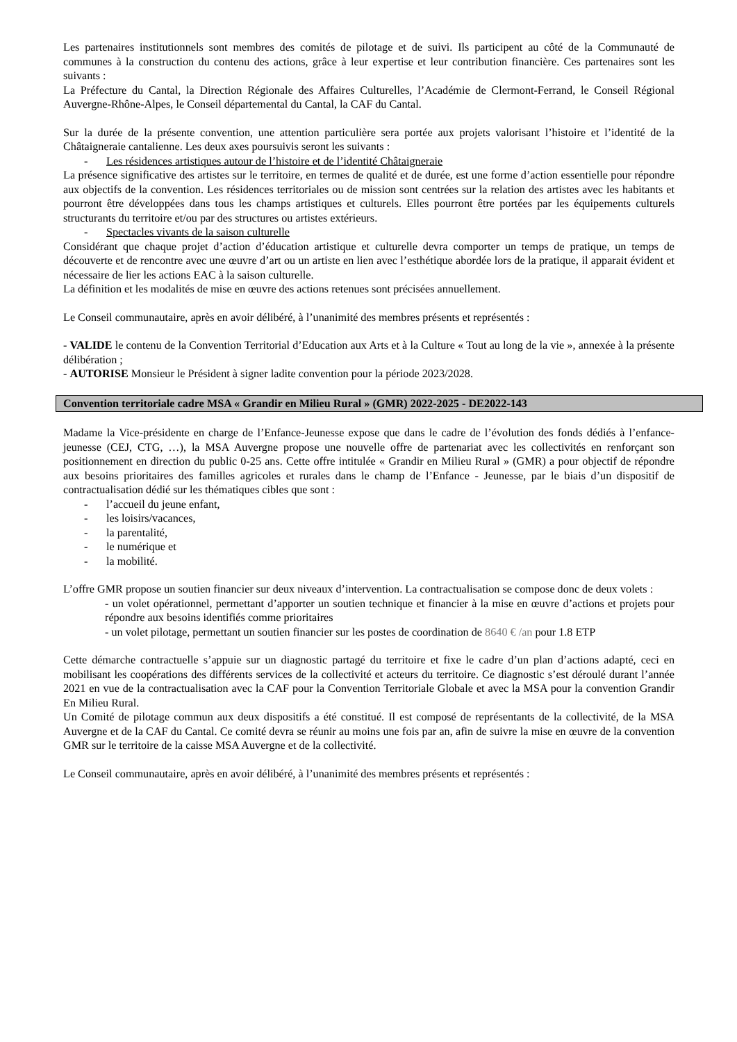Les partenaires institutionnels sont membres des comités de pilotage et de suivi. Ils participent au côté de la Communauté de communes à la construction du contenu des actions, grâce à leur expertise et leur contribution financière. Ces partenaires sont les suivants :
La Préfecture du Cantal, la Direction Régionale des Affaires Culturelles, l’Académie de Clermont-Ferrand, le Conseil Régional Auvergne-Rhône-Alpes, le Conseil départemental du Cantal, la CAF du Cantal.
Sur la durée de la présente convention, une attention particulière sera portée aux projets valorisant l’histoire et l’identité de la Châtaigneraie cantalienne. Les deux axes poursuivis seront les suivants :
- Les résidences artistiques autour de l’histoire et de l’identité Châtaigneraie
La présence significative des artistes sur le territoire, en termes de qualité et de durée, est une forme d’action essentielle pour répondre aux objectifs de la convention. Les résidences territoriales ou de mission sont centrées sur la relation des artistes avec les habitants et pourront être développées dans tous les champs artistiques et culturels. Elles pourront être portées par les équipements culturels structurants du territoire et/ou par des structures ou artistes extérieurs.
- Spectacles vivants de la saison culturelle
Considérant que chaque projet d’action d’éducation artistique et culturelle devra comporter un temps de pratique, un temps de découverte et de rencontre avec une œuvre d’art ou un artiste en lien avec l’esthétique abordée lors de la pratique, il apparait évident et nécessaire de lier les actions EAC à la saison culturelle.
La définition et les modalités de mise en œuvre des actions retenues sont précisées annuellement.
Le Conseil communautaire, après en avoir délibéré, à l’unanimité des membres présents et représentés :
- VALIDE le contenu de la Convention Territorial d’Education aux Arts et à la Culture « Tout au long de la vie », annexée à la présente délibération ;
- AUTORISE Monsieur le Président à signer ladite convention pour la période 2023/2028.
Convention territoriale cadre MSA « Grandir en Milieu Rural » (GMR) 2022-2025 - DE2022-143
Madame la Vice-présidente en charge de l’Enfance-Jeunesse expose que dans le cadre de l’évolution des fonds dédiés à l’enfance-jeunesse (CEJ, CTG, …), la MSA Auvergne propose une nouvelle offre de partenariat avec les collectivités en renforçant son positionnement en direction du public 0-25 ans. Cette offre intitulée « Grandir en Milieu Rural » (GMR) a pour objectif de répondre aux besoins prioritaires des familles agricoles et rurales dans le champ de l’Enfance - Jeunesse, par le biais d’un dispositif de contractualisation dédié sur les thématiques cibles que sont :
- l’accueil du jeune enfant,
- les loisirs/vacances,
- la parentalité,
- le numérique et
- la mobilité.
L’offre GMR propose un soutien financier sur deux niveaux d’intervention. La contractualisation se compose donc de deux volets :
- un volet opérationnel, permettant d’apporter un soutien technique et financier à la mise en œuvre d’actions et projets pour répondre aux besoins identifiés comme prioritaires
- un volet pilotage, permettant un soutien financier sur les postes de coordination de 8640 € /an pour 1.8 ETP
Cette démarche contractuelle s’appuie sur un diagnostic partagé du territoire et fixe le cadre d’un plan d’actions adapté, ceci en mobilisant les coopérations des différents services de la collectivité et acteurs du territoire. Ce diagnostic s’est déroulé durant l’année 2021 en vue de la contractualisation avec la CAF pour la Convention Territoriale Globale et avec la MSA pour la convention Grandir En Milieu Rural.
Un Comité de pilotage commun aux deux dispositifs a été constitué. Il est composé de représentants de la collectivité, de la MSA Auvergne et de la CAF du Cantal. Ce comité devra se réunir au moins une fois par an, afin de suivre la mise en œuvre de la convention GMR sur le territoire de la caisse MSA Auvergne et de la collectivité.
Le Conseil communautaire, après en avoir délibéré, à l’unanimité des membres présents et représentés :